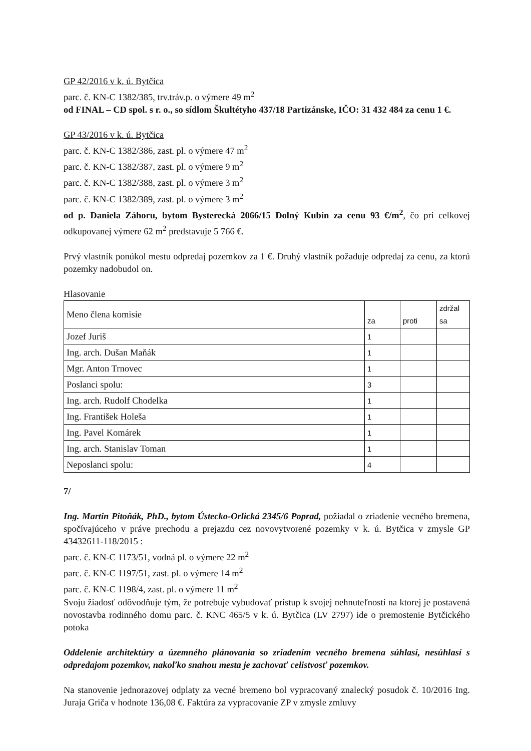GP 42/2016 v k. ú. Bytčica
parc. č. KN-C 1382/385, trv.tráv.p. o výmere 49 m<sup>2</sup>
od FINAL – CD spol. s r. o., so sídlom Škultétyho 437/18 Partizánske, IČO: 31 432 484 za cenu 1 €.
GP 43/2016 v k. ú. Bytčica
parc. č. KN-C 1382/386, zast. pl. o výmere 47 m<sup>2</sup>
parc. č. KN-C 1382/387, zast. pl. o výmere 9 m<sup>2</sup>
parc. č. KN-C 1382/388, zast. pl. o výmere 3 m<sup>2</sup>
parc. č. KN-C 1382/389, zast. pl. o výmere 3 m<sup>2</sup>
od p. Daniela Záhoru, bytom Bysterecká 2066/15 Dolný Kubín za cenu 93 €/m<sup>2</sup>, čo pri celkovej odkupovanej výmere 62 m<sup>2</sup> predstavuje 5 766 €.
Prvý vlastník ponúkol mestu odpredaj pozemkov za 1 €. Druhý vlastník požaduje odpredaj za cenu, za ktorú pozemky nadobudol on.
Hlasovanie
| Meno člena komisie | za | proti | zdržal sa |
| Jozef Juriš | 1 | | |
| Ing. arch. Dušan Maňák | 1 | | |
| Mgr. Anton Trnovec | 1 | | |
| Poslanci spolu: | 3 | | |
| Ing. arch. Rudolf Chodelka | 1 | | |
| Ing. František Holeša | 1 | | |
| Ing. Pavel Komárek | 1 | | |
| Ing. arch. Stanislav Toman | 1 | | |
| Neposlanci spolu: | 4 | | |
7/
Ing. Martin Pitoňák, PhD., bytom Ústecko-Orlická 2345/6 Poprad, požiadal o zriadenie vecného bremena, spočívajúceho v práve prechodu a prejazdu cez novovytvorené pozemky v k. ú. Bytčica v zmysle GP 43432611-118/2015 :
parc. č. KN-C 1173/51, vodná pl. o výmere 22 m<sup>2</sup>
parc. č. KN-C 1197/51, zast. pl. o výmere 14 m<sup>2</sup>
parc. č. KN-C 1198/4, zast. pl. o výmere 11 m<sup>2</sup>
Svoju žiadosť odôvodňuje tým, že potrebuje vybudovať prístup k svojej nehnuteľnosti na ktorej je postavená novostavba rodinného domu parc. č. KNC 465/5 v k. ú. Bytčica (LV 2797) ide o premostenie Bytčického potoka
Oddelenie architektúry a územného plánovania so zriadením vecného bremena súhlasí, nesúhlasí s odpredajom pozemkov, nakoľko snahou mesta je zachovať celistvosť pozemkov.
Na stanovenie jednorazovej odplaty za vecné bremeno bol vypracovaný znalecký posudok č. 10/2016 Ing. Juraja Griča v hodnote 136,08 €. Faktúra za vypracovanie ZP v zmysle zmluvy